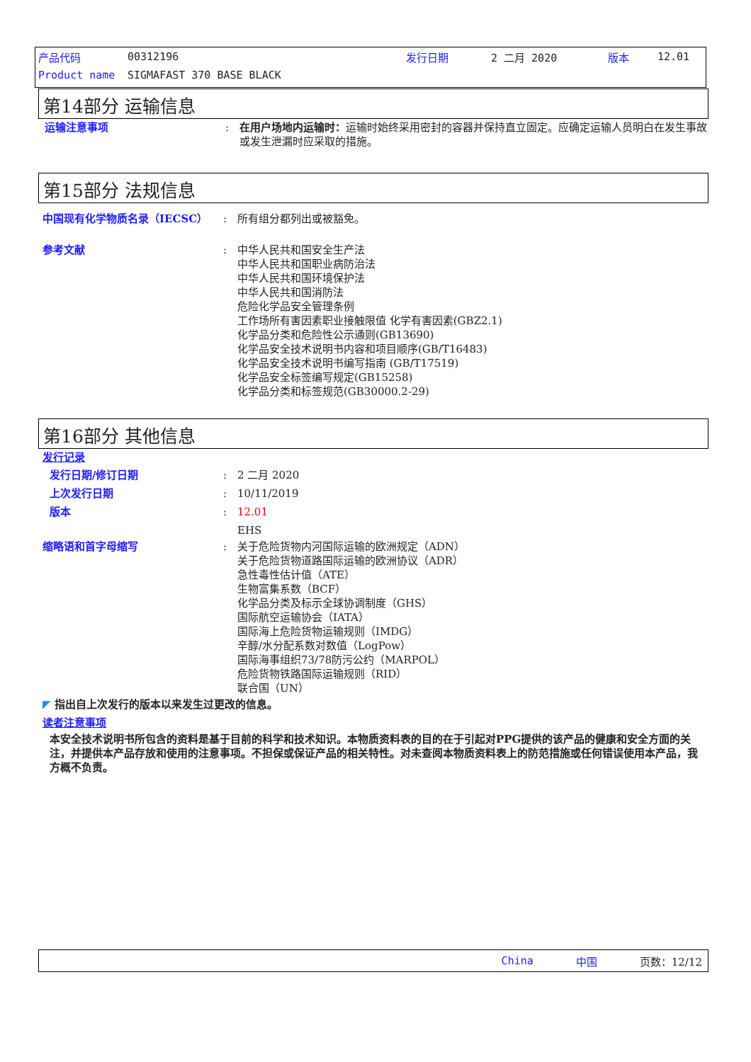产品代码 00312196 发行日期 2 二月 2020 版本 12.01
Product name SIGMAFAST 370 BASE BLACK
第14部分 运输信息
运输注意事项: 在用户场地内运输时：运输时始终采用密封的容器并保持直立固定。应确定运输人员明白在发生事故或发生泄漏时应采取的措施。
第15部分 法规信息
中国现有化学物质名录（IECSC）: 所有组分都列出或被豁免。
参考文献: 中华人民共和国安全生产法
中华人民共和国职业病防治法
中华人民共和国环境保护法
中华人民共和国消防法
危险化学品安全管理条例
工作场所有害因素职业接触限值 化学有害因素(GBZ2.1)
化学品分类和危险性公示通则(GB13690)
化学品安全技术说明书内容和项目顺序(GB/T16483)
化学品安全技术说明书编写指南 (GB/T17519)
化学品安全标签编写规定(GB15258)
化学品分类和标签规范(GB30000.2-29)
第16部分 其他信息
发行记录
发行日期/修订日期: 2 二月 2020
上次发行日期: 10/11/2019
版本: 12.01
EHS
缩略语和首字母缩写: 关于危险货物内河国际运输的欧洲规定（ADN）
关于危险货物道路国际运输的欧洲协议（ADR）
急性毒性估计值（ATE）
生物富集系数（BCF）
化学品分类及标示全球协调制度（GHS）
国际航空运输协会（IATA）
国际海上危险货物运输规则（IMDG）
辛醇/水分配系数对数值（LogPow）
国际海事组织73/78防污公约（MARPOL）
危险货物铁路国际运输规则（RID）
联合国（UN）
◤ 指出自上次发行的版本以来发生过更改的信息。
读者注意事项
本安全技术说明书所包含的资料是基于目前的科学和技术知识。本物质资料表的目的在于引起对PPG提供的该产品的健康和安全方面的关注，并提供本产品存放和使用的注意事项。不担保或保证产品的相关特性。对未查阅本物质资料表上的防范措施或任何错误使用本产品，我方概不负责。
China 中国 页数：12/12